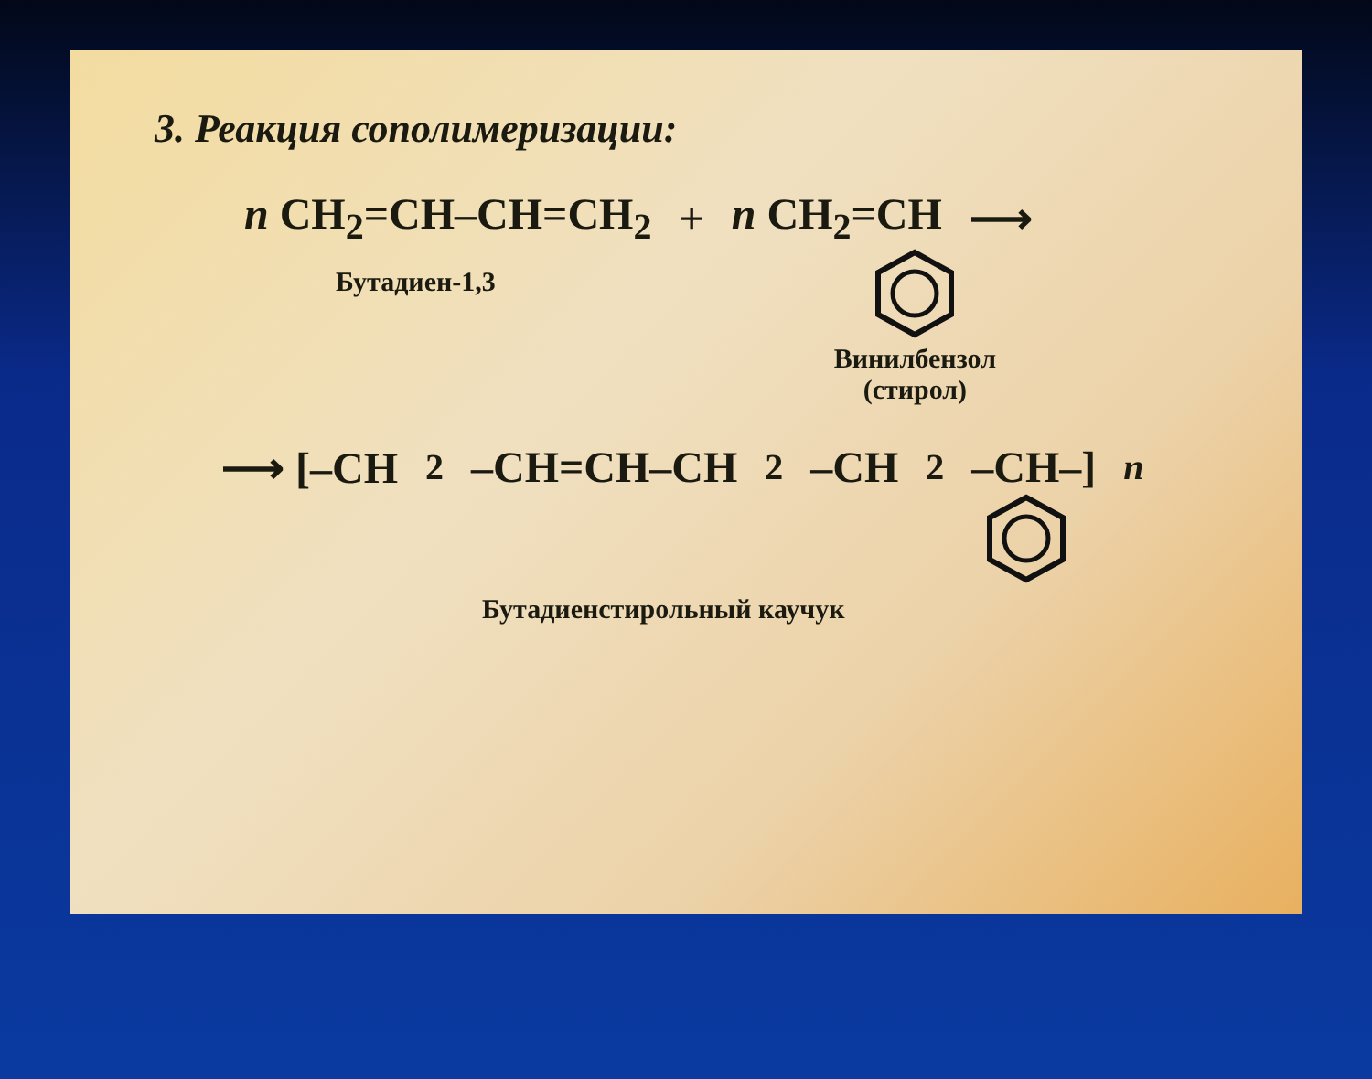3. Реакция сополимеризации:
n CH<sub>2</sub>=CH–CH=CH<sub>2</sub> + n CH<sub>2</sub>=CH ⟶
Бутадиен-1,3
Винилбензол
(стирол)
⟶ [–CH<sub>2</sub>–CH=CH–CH<sub>2</sub>–CH<sub>2</sub>–CH–]<sub>n</sub>
Бутадиенстирольный каучук